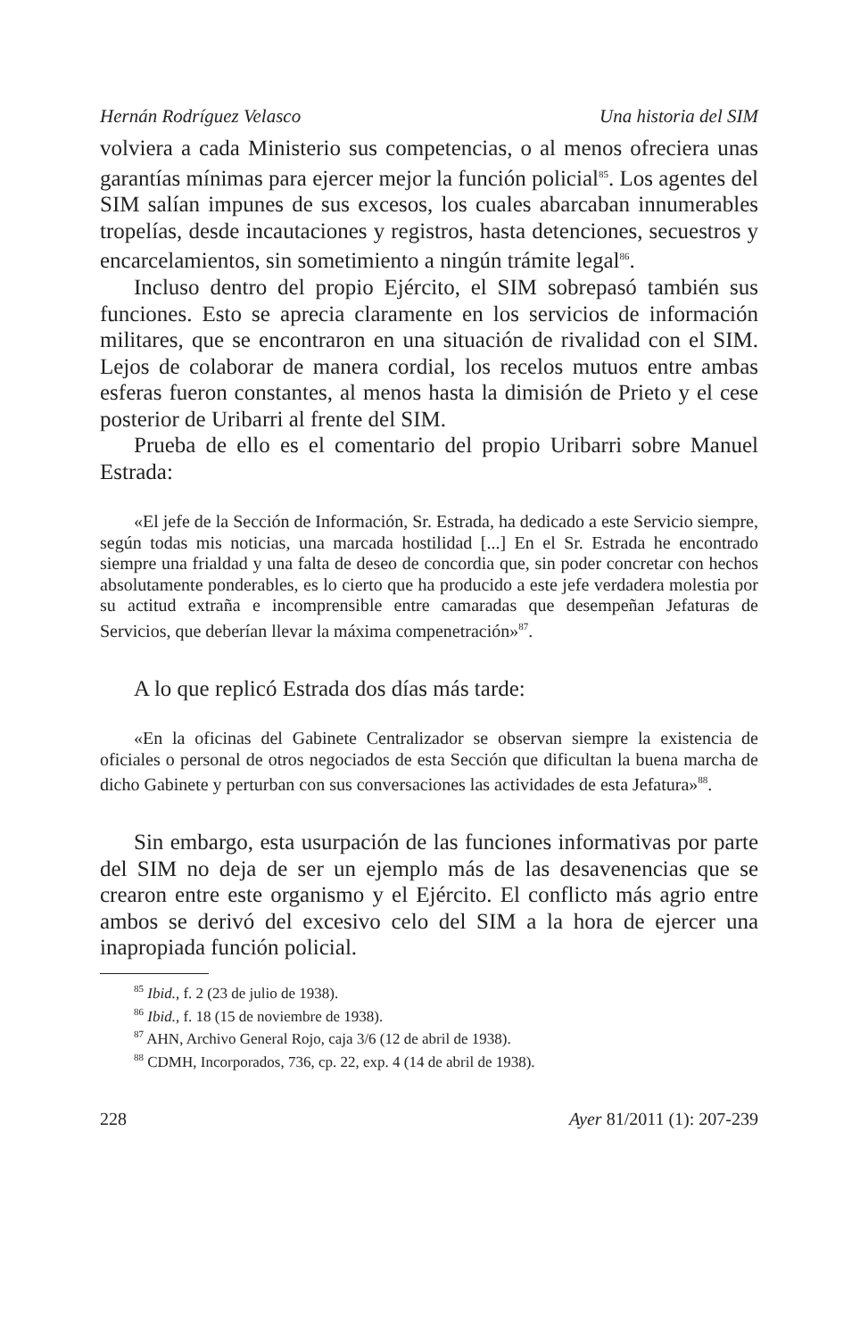Hernán Rodríguez Velasco Una historia del SIM
volviera a cada Ministerio sus competencias, o al menos ofreciera unas garantías mínimas para ejercer mejor la función policial<sup>85</sup>. Los agentes del SIM salían impunes de sus excesos, los cuales abarcaban innumerables tropelías, desde incautaciones y registros, hasta detenciones, secuestros y encarcelamientos, sin sometimiento a ningún trámite legal<sup>86</sup>.
Incluso dentro del propio Ejército, el SIM sobrepasó también sus funciones. Esto se aprecia claramente en los servicios de información militares, que se encontraron en una situación de rivalidad con el SIM. Lejos de colaborar de manera cordial, los recelos mutuos entre ambas esferas fueron constantes, al menos hasta la dimisión de Prieto y el cese posterior de Uribarri al frente del SIM.
Prueba de ello es el comentario del propio Uribarri sobre Manuel Estrada:
«El jefe de la Sección de Información, Sr. Estrada, ha dedicado a este Servicio siempre, según todas mis noticias, una marcada hostilidad [...] En el Sr. Estrada he encontrado siempre una frialdad y una falta de deseo de concordia que, sin poder concretar con hechos absolutamente ponderables, es lo cierto que ha producido a este jefe verdadera molestia por su actitud extraña e incomprensible entre camaradas que desempeñan Jefaturas de Servicios, que deberían llevar la máxima compenetración»<sup>87</sup>.
A lo que replicó Estrada dos días más tarde:
«En la oficinas del Gabinete Centralizador se observan siempre la existencia de oficiales o personal de otros negociados de esta Sección que dificultan la buena marcha de dicho Gabinete y perturban con sus conversaciones las actividades de esta Jefatura»<sup>88</sup>.
Sin embargo, esta usurpación de las funciones informativas por parte del SIM no deja de ser un ejemplo más de las desavenencias que se crearon entre este organismo y el Ejército. El conflicto más agrio entre ambos se derivó del excesivo celo del SIM a la hora de ejercer una inapropiada función policial.
<sup>85</sup> Ibid., f. 2 (23 de julio de 1938).
<sup>86</sup> Ibid., f. 18 (15 de noviembre de 1938).
<sup>87</sup> AHN, Archivo General Rojo, caja 3/6 (12 de abril de 1938).
<sup>88</sup> CDMH, Incorporados, 736, cp. 22, exp. 4 (14 de abril de 1938).
228 Ayer 81/2011 (1): 207-239